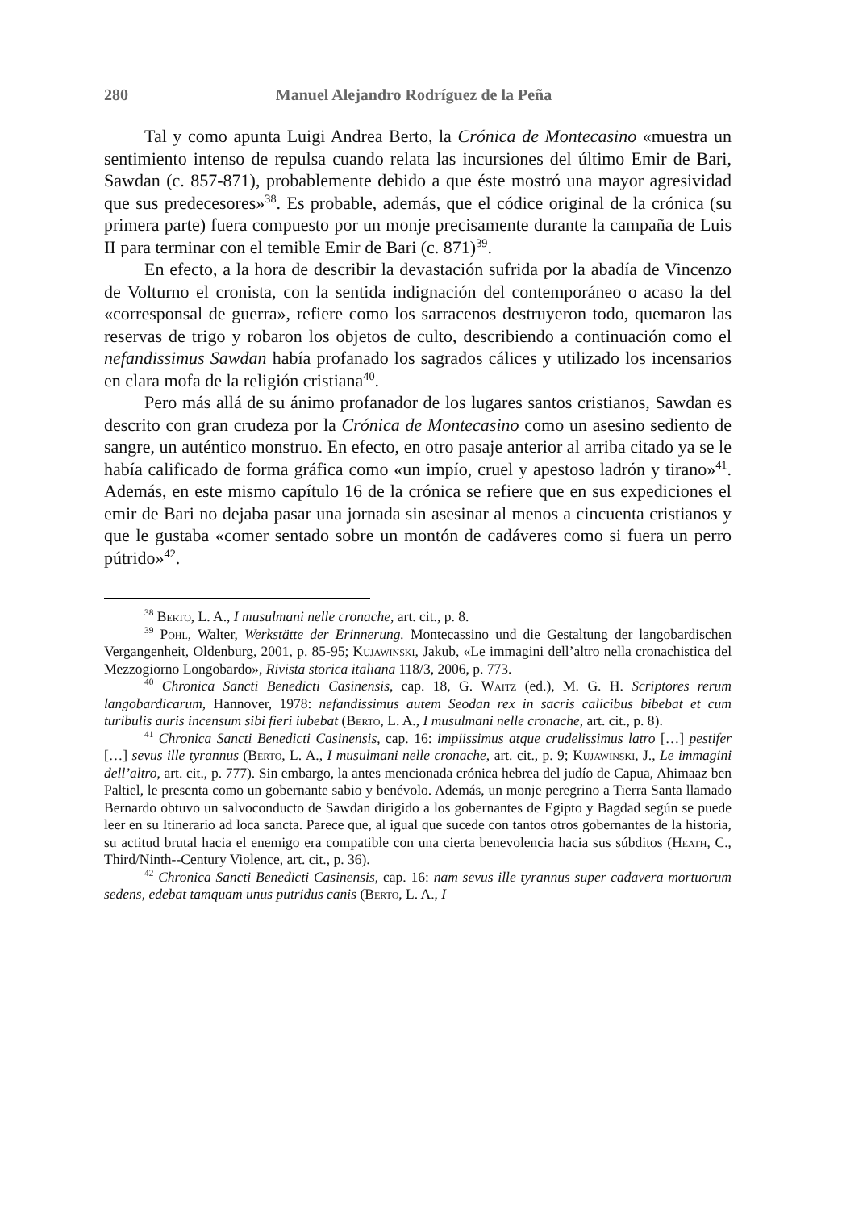280 Manuel Alejandro Rodríguez de la Peña
Tal y como apunta Luigi Andrea Berto, la Crónica de Montecasino «muestra un sentimiento intenso de repulsa cuando relata las incursiones del último Emir de Bari, Sawdan (c. 857-871), probablemente debido a que éste mostró una mayor agresividad que sus predecesores»<sup>38</sup>. Es probable, además, que el códice original de la crónica (su primera parte) fuera compuesto por un monje precisamente durante la campaña de Luis II para terminar con el temible Emir de Bari (c. 871)<sup>39</sup>.
En efecto, a la hora de describir la devastación sufrida por la abadía de Vincenzo de Volturno el cronista, con la sentida indignación del contemporáneo o acaso la del «corresponsal de guerra», refiere como los sarracenos destruyeron todo, quemaron las reservas de trigo y robaron los objetos de culto, describiendo a continuación como el nefandissimus Sawdan había profanado los sagrados cálices y utilizado los incensarios en clara mofa de la religión cristiana<sup>40</sup>.
Pero más allá de su ánimo profanador de los lugares santos cristianos, Sawdan es descrito con gran crudeza por la Crónica de Montecasino como un asesino sediento de sangre, un auténtico monstruo. En efecto, en otro pasaje anterior al arriba citado ya se le había calificado de forma gráfica como «un impío, cruel y apestoso ladrón y tirano»<sup>41</sup>. Además, en este mismo capítulo 16 de la crónica se refiere que en sus expediciones el emir de Bari no dejaba pasar una jornada sin asesinar al menos a cincuenta cristianos y que le gustaba «comer sentado sobre un montón de cadáveres como si fuera un perro pútrido»<sup>42</sup>.
<sup>38</sup> Berto, L. A., I musulmani nelle cronache, art. cit., p. 8.
<sup>39</sup> Pohl, Walter, Werkstätte der Erinnerung. Montecassino und die Gestaltung der langobardischen Vergangenheit, Oldenburg, 2001, p. 85-95; Kujawinski, Jakub, «Le immagini dell’altro nella cronachistica del Mezzogiorno Longobardo», Rivista storica italiana 118/3, 2006, p. 773.
<sup>40</sup> Chronica Sancti Benedicti Casinensis, cap. 18, G. Waitz (ed.), M. G. H. Scriptores rerum langobardicarum, Hannover, 1978: nefandissimus autem Seodan rex in sacris calicibus bibebat et cum turibulis auris incensum sibi fieri iubebat (Berto, L. A., I musulmani nelle cronache, art. cit., p. 8).
<sup>41</sup> Chronica Sancti Benedicti Casinensis, cap. 16: impiissimus atque crudelissimus latro […] pestifer […] sevus ille tyrannus (Berto, L. A., I musulmani nelle cronache, art. cit., p. 9; Kujawinski, J., Le immagini dell’altro, art. cit., p. 777). Sin embargo, la antes mencionada crónica hebrea del judío de Capua, Ahimaaz ben Paltiel, le presenta como un gobernante sabio y benévolo. Además, un monje peregrino a Tierra Santa llamado Bernardo obtuvo un salvoconducto de Sawdan dirigido a los gobernantes de Egipto y Bagdad según se puede leer en su Itinerario ad loca sancta. Parece que, al igual que sucede con tantos otros gobernantes de la historia, su actitud brutal hacia el enemigo era compatible con una cierta benevolencia hacia sus súbditos (Heath, C., Third/Ninth--Century Violence, art. cit., p. 36).
<sup>42</sup> Chronica Sancti Benedicti Casinensis, cap. 16: nam sevus ille tyrannus super cadavera mortuorum sedens, edebat tamquam unus putridus canis (Berto, L. A., I